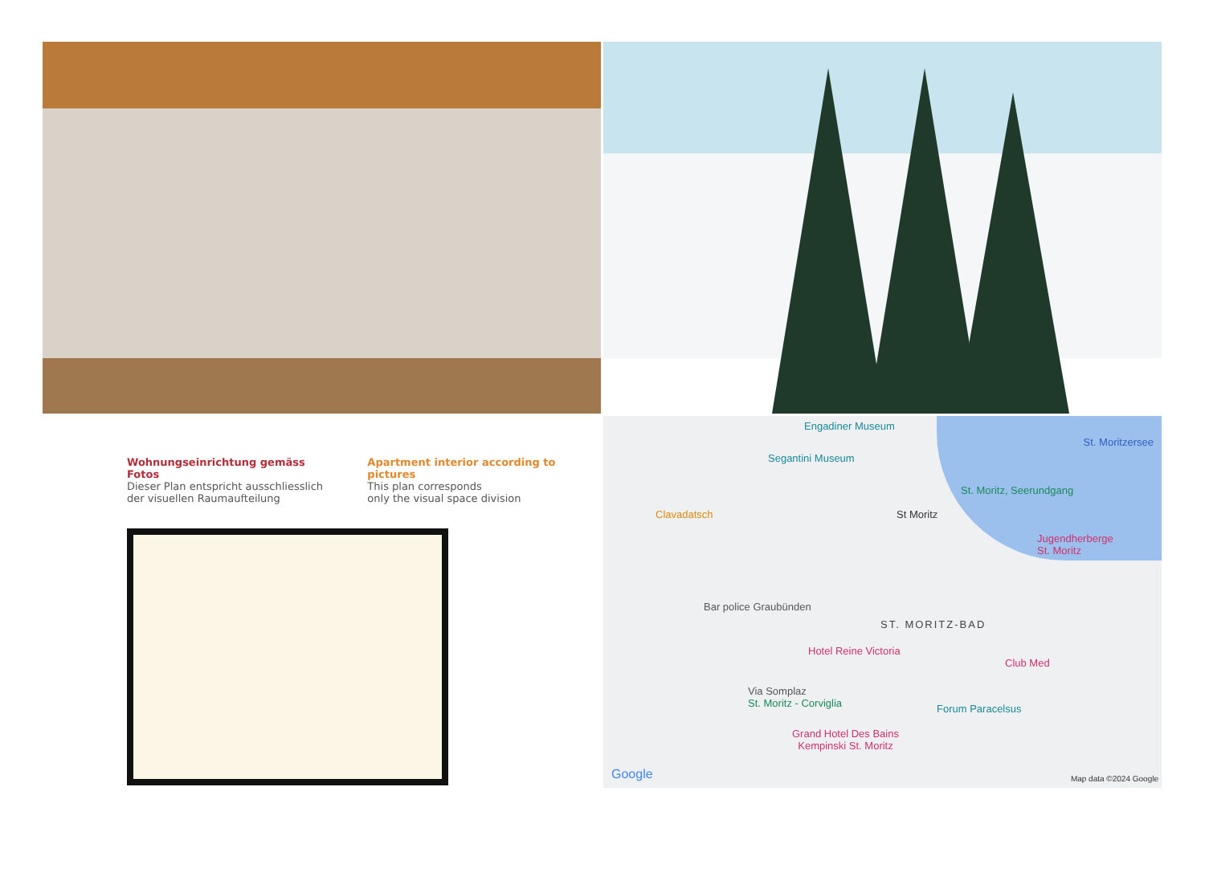Wohnungseinrichtung gemäss Fotos
Dieser Plan entspricht ausschliesslich
der visuellen Raumaufteilung
Apartment interior according to pictures
This plan corresponds
only the visual space division
Engadiner Museum
Segantini Museum
St. Moritzersee
St. Moritz, Seerundgang
Clavadatsch St Moritz
Jugendherberge
St. Moritz
Bar police Graubünden
ST. MORITZ-BAD
Hotel Reine Victoria
Club Med
Via Somplaz
St. Moritz - Corviglia Forum Paracelsus
Grand Hotel Des Bains
Kempinski St. Moritz
Google Map data ©2024 Google